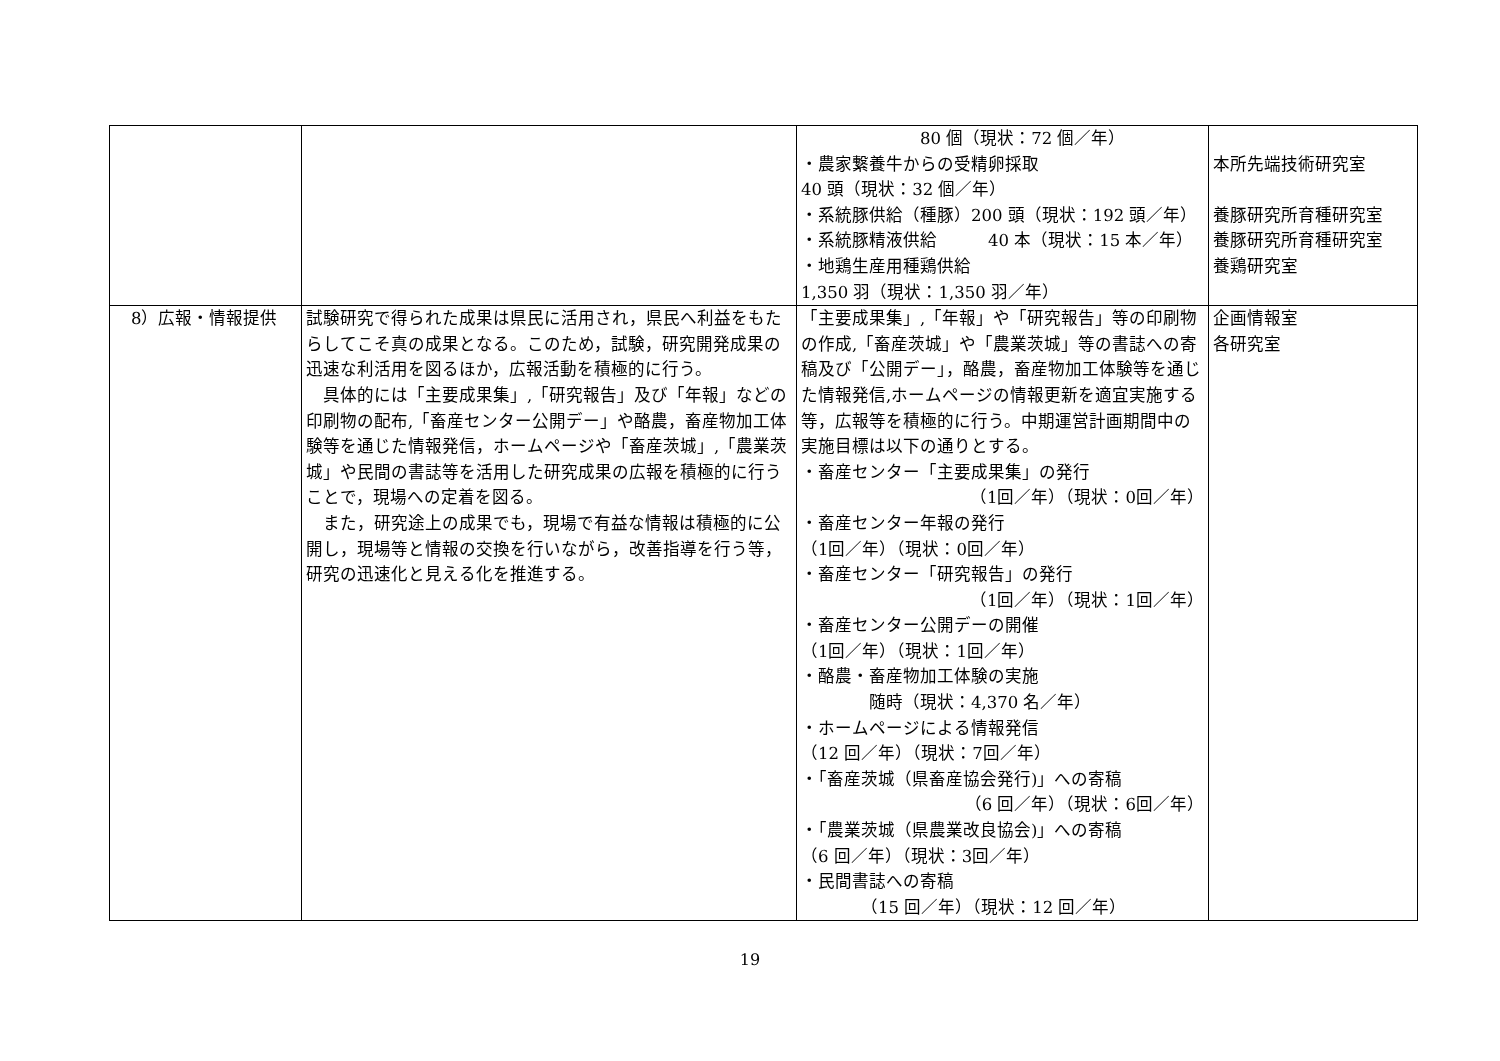| | | 80 個（現状：72 個／年） ・農家繋養牛からの受精卵採取 40 頭（現状：32 個／年） ・系統豚供給（種豚）200 頭（現状：192 頭／年） ・系統豚精液供給 40 本（現状：15 本／年） ・地鶏生産用種鶏供給 1,350 羽（現状：1,350 羽／年） | 本所先端技術研究室 養豚研究所育種研究室 養豚研究所育種研究室 養鶏研究室 |
| 8）広報・情報提供 | 試験研究で得られた成果は県民に活用され，県民へ利益をもたらしてこそ真の成果となる。このため，試験，研究開発成果の迅速な利活用を図るほか，広報活動を積極的に行う。 具体的には「主要成果集」,「研究報告」及び「年報」などの印刷物の配布,「畜産センター公開デー」や酪農，畜産物加工体験等を通じた情報発信，ホームページや「畜産茨城」,「農業茨城」や民間の書誌等を活用した研究成果の広報を積極的に行うことで，現場への定着を図る。 また，研究途上の成果でも，現場で有益な情報は積極的に公開し，現場等と情報の交換を行いながら，改善指導を行う等，研究の迅速化と見える化を推進する。 | 「主要成果集」,「年報」や「研究報告」等の印刷物の作成,「畜産茨城」や「農業茨城」等の書誌への寄稿及び「公開デー」，酪農，畜産物加工体験等を通じた情報発信,ホームページの情報更新を適宜実施する等，広報等を積極的に行う。中期運営計画期間中の実施目標は以下の通りとする。 ・畜産センター「主要成果集」の発行 （1回／年）（現状：0回／年） ・畜産センター年報の発行 （1回／年）（現状：0回／年） ・畜産センター「研究報告」の発行 （1回／年）（現状：1回／年） ・畜産センター公開デーの開催 （1回／年）（現状：1回／年） ・酪農・畜産物加工体験の実施 随時（現状：4,370 名／年） ・ホームページによる情報発信 （12 回／年）（現状：7回／年） ・「畜産茨城（県畜産協会発行)」への寄稿 （6 回／年）（現状：6回／年） ・「農業茨城（県農業改良協会)」への寄稿 （6 回／年）（現状：3回／年） ・民間書誌への寄稿 （15 回／年）（現状：12 回／年） | 企画情報室 各研究室 |
19